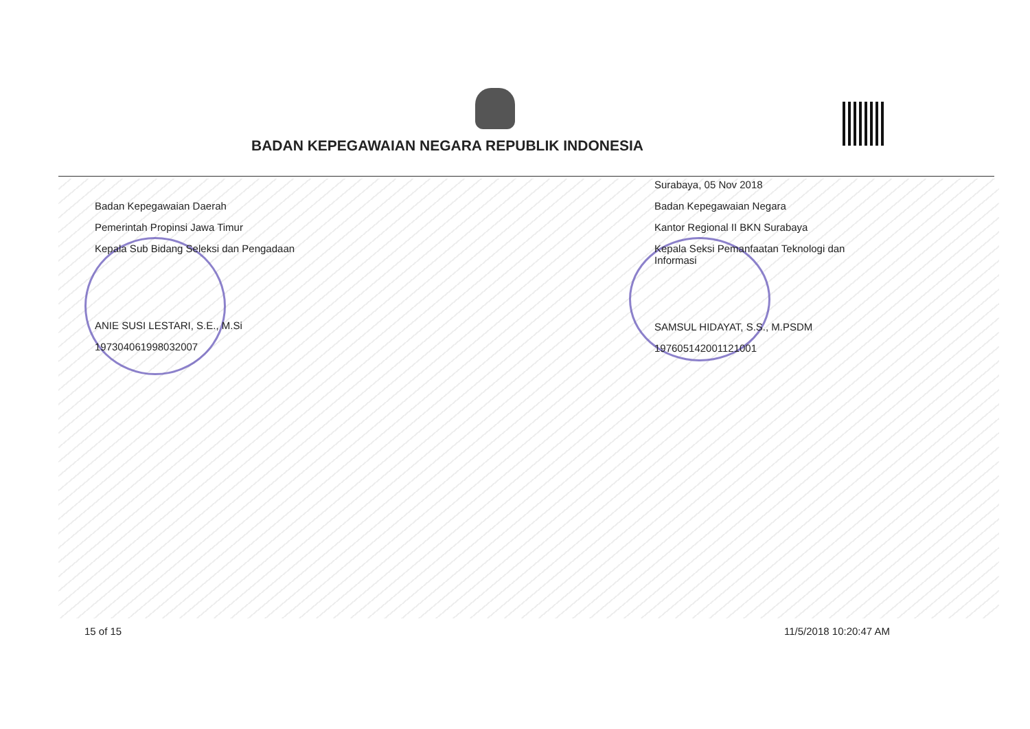BADAN KEPEGAWAIAN NEGARA REPUBLIK INDONESIA
Badan Kepegawaian Daerah
Pemerintah Propinsi Jawa Timur
Kepala Sub Bidang Seleksi dan Pengadaan
ANIE SUSI LESTARI, S.E., M.Si
197304061998032007
Surabaya, 05 Nov 2018
Badan Kepegawaian Negara
Kantor Regional II BKN Surabaya
Kepala Seksi Pemanfaatan Teknologi dan Informasi
SAMSUL HIDAYAT, S.S., M.PSDM
197605142001121001
15 of 15 11/5/2018 10:20:47 AM